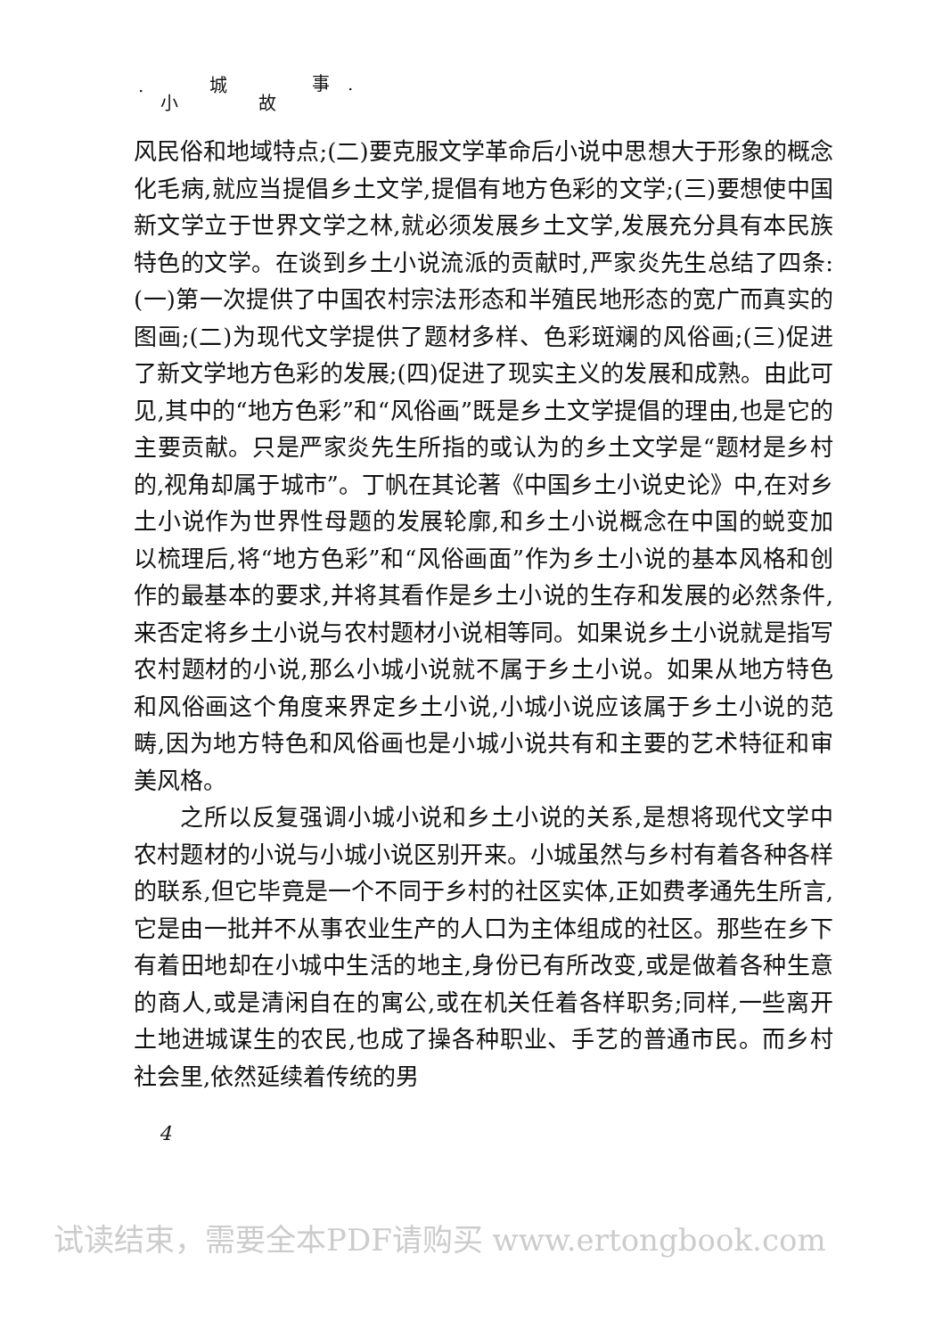· 小
城
故
事 ·
风民俗和地域特点;(二)要克服文学革命后小说中思想大于形象的概念化毛病,就应当提倡乡土文学,提倡有地方色彩的文学;(三)要想使中国新文学立于世界文学之林,就必须发展乡土文学,发展充分具有本民族特色的文学。在谈到乡土小说流派的贡献时,严家炎先生总结了四条:(一)第一次提供了中国农村宗法形态和半殖民地形态的宽广而真实的图画;(二)为现代文学提供了题材多样、色彩斑斓的风俗画;(三)促进了新文学地方色彩的发展;(四)促进了现实主义的发展和成熟。由此可见,其中的“地方色彩”和“风俗画”既是乡土文学提倡的理由,也是它的主要贡献。只是严家炎先生所指的或认为的乡土文学是“题材是乡村的,视角却属于城市”。丁帆在其论著《中国乡土小说史论》中,在对乡土小说作为世界性母题的发展轮廓,和乡土小说概念在中国的蜕变加以梳理后,将“地方色彩”和“风俗画面”作为乡土小说的基本风格和创作的最基本的要求,并将其看作是乡土小说的生存和发展的必然条件,来否定将乡土小说与农村题材小说相等同。如果说乡土小说就是指写农村题材的小说,那么小城小说就不属于乡土小说。如果从地方特色和风俗画这个角度来界定乡土小说,小城小说应该属于乡土小说的范畴,因为地方特色和风俗画也是小城小说共有和主要的艺术特征和审美风格。
之所以反复强调小城小说和乡土小说的关系,是想将现代文学中农村题材的小说与小城小说区别开来。小城虽然与乡村有着各种各样的联系,但它毕竟是一个不同于乡村的社区实体,正如费孝通先生所言,它是由一批并不从事农业生产的人口为主体组成的社区。那些在乡下有着田地却在小城中生活的地主,身份已有所改变,或是做着各种生意的商人,或是清闲自在的寓公,或在机关任着各样职务;同样,一些离开土地进城谋生的农民,也成了操各种职业、手艺的普通市民。而乡村社会里,依然延续着传统的男
4
试读结束，需要全本PDF请购买 www.ertongbook.com